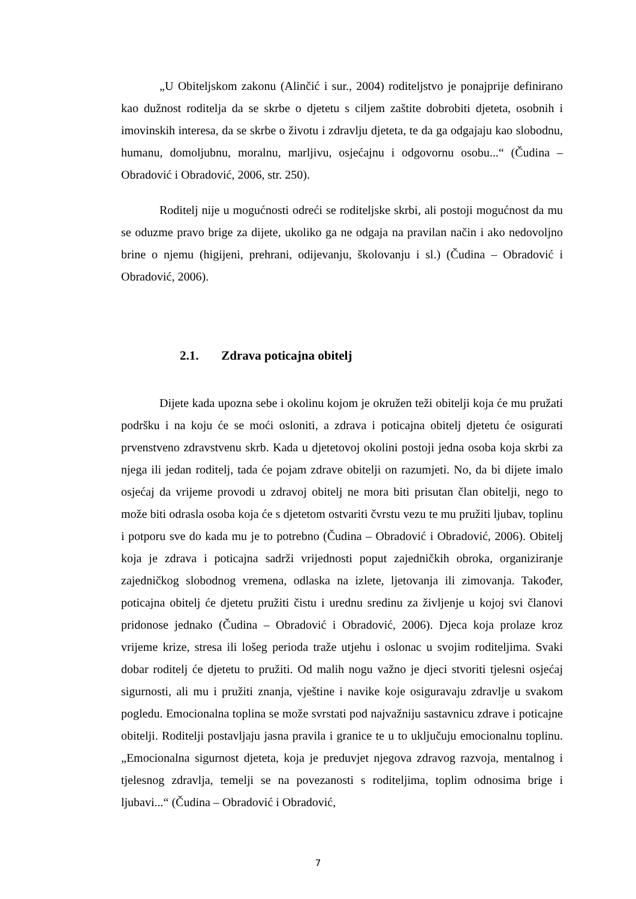„U Obiteljskom zakonu (Alinčić i sur., 2004) roditeljstvo je ponajprije definirano kao dužnost roditelja da se skrbe o djetetu s ciljem zaštite dobrobiti djeteta, osobnih i imovinskih interesa, da se skrbe o životu i zdravlju djeteta, te da ga odgajaju kao slobodnu, humanu, domoljubnu, moralnu, marljivu, osjećajnu i odgovornu osobu...“ (Čudina – Obradović i Obradović, 2006, str. 250).
Roditelj nije u mogućnosti odreći se roditeljske skrbi, ali postoji mogućnost da mu se oduzme pravo brige za dijete, ukoliko ga ne odgaja na pravilan način i ako nedovoljno brine o njemu (higijeni, prehrani, odijevanju, školovanju i sl.) (Čudina – Obradović i Obradović, 2006).
2.1. Zdrava poticajna obitelj
Dijete kada upozna sebe i okolinu kojom je okružen teži obitelji koja će mu pružati podršku i na koju će se moći osloniti, a zdrava i poticajna obitelj djetetu će osigurati prvenstveno zdravstvenu skrb. Kada u djetetovoj okolini postoji jedna osoba koja skrbi za njega ili jedan roditelj, tada će pojam zdrave obitelji on razumjeti. No, da bi dijete imalo osjećaj da vrijeme provodi u zdravoj obitelj ne mora biti prisutan član obitelji, nego to može biti odrasla osoba koja će s djetetom ostvariti čvrstu vezu te mu pružiti ljubav, toplinu i potporu sve do kada mu je to potrebno (Čudina – Obradović i Obradović, 2006). Obitelj koja je zdrava i poticajna sadrži vrijednosti poput zajedničkih obroka, organiziranje zajedničkog slobodnog vremena, odlaska na izlete, ljetovanja ili zimovanja. Također, poticajna obitelj će djetetu pružiti čistu i urednu sredinu za življenje u kojoj svi članovi pridonose jednako (Čudina – Obradović i Obradović, 2006). Djeca koja prolaze kroz vrijeme krize, stresa ili lošeg perioda traže utjehu i oslonac u svojim roditeljima. Svaki dobar roditelj će djetetu to pružiti. Od malih nogu važno je djeci stvoriti tjelesni osjećaj sigurnosti, ali mu i pružiti znanja, vještine i navike koje osiguravaju zdravlje u svakom pogledu. Emocionalna toplina se može svrstati pod najvažniju sastavnicu zdrave i poticajne obitelji. Roditelji postavljaju jasna pravila i granice te u to uključuju emocionalnu toplinu. „Emocionalna sigurnost djeteta, koja je preduvjet njegova zdravog razvoja, mentalnog i tjelesnog zdravlja, temelji se na povezanosti s roditeljima, toplim odnosima brige i ljubavi...“ (Čudina – Obradović i Obradović,
7